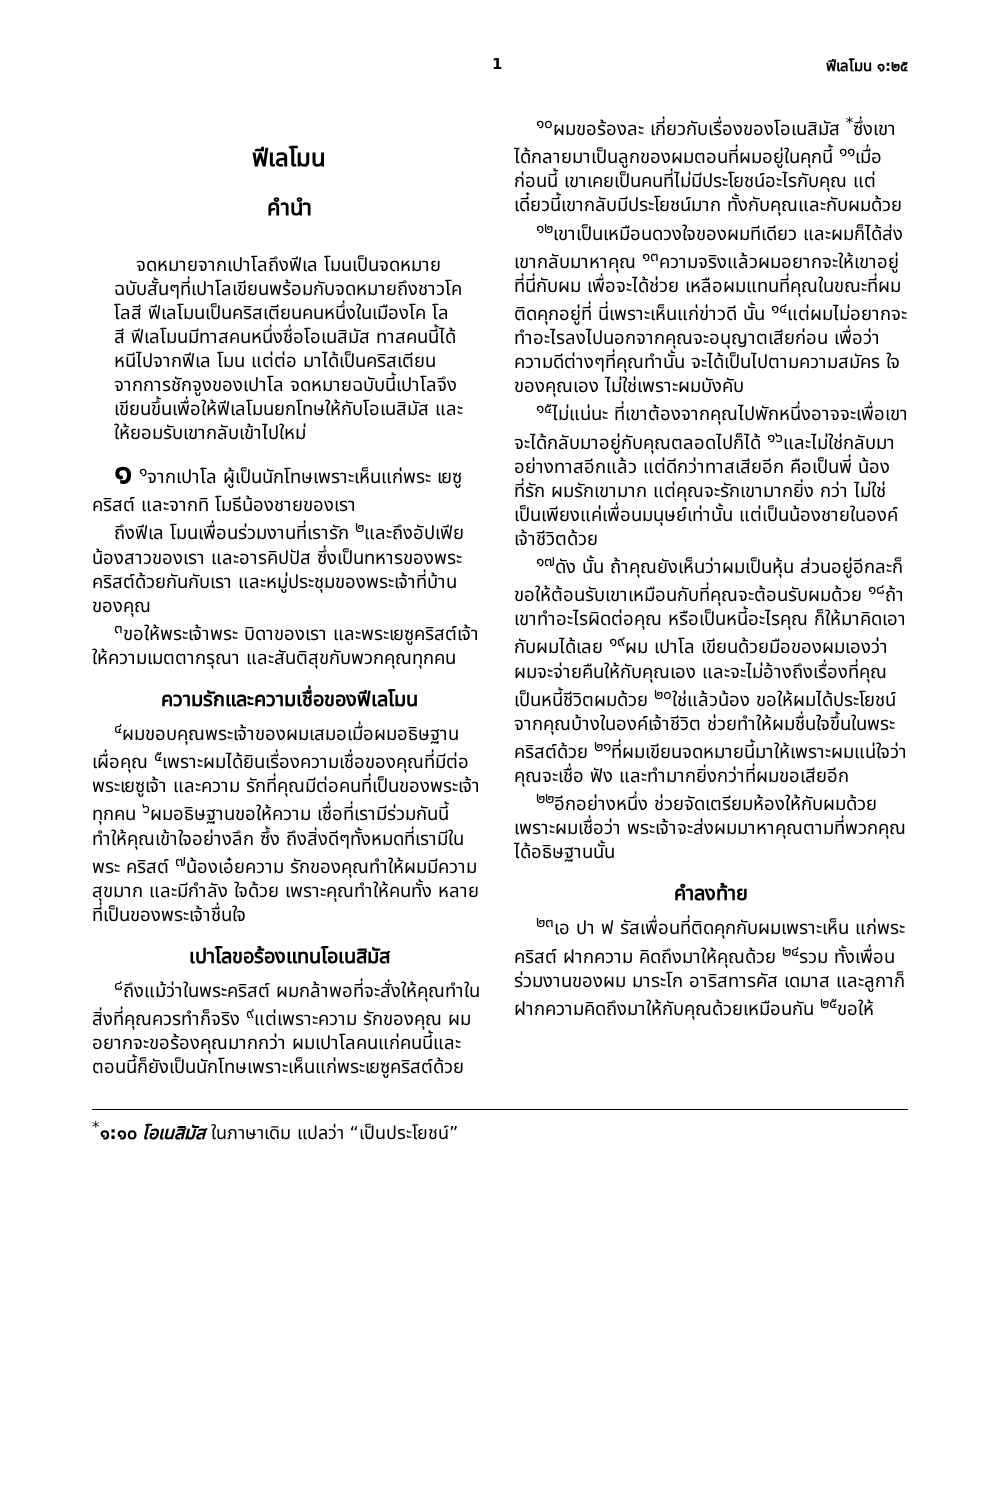1 ฟีเลโมน ๑:๒๕
ฟีเลโมน
คำนำ
จดหมายจากเปาโลถึงฟีเล โมนเป็นจดหมายฉบับสั้นๆที่เปาโลเขียนพร้อมกับจดหมายถึงชาวโคโลสี ฟีเลโมนเป็นคริสเตียนคนหนึ่งในเมืองโค โล สี ฟีเลโมนมีทาสคนหนึ่งชื่อโอเนสิมัส ทาสคนนี้ได้หนีไปจากฟีเล โมน แต่ต่อ มาได้เป็นคริสเตียนจากการชักจูงของเปาโล จดหมายฉบับนี้เปาโลจึงเขียนขึ้นเพื่อให้ฟีเลโมนยกโทษให้กับโอเนสิมัส และให้ยอมรับเขากลับเข้าไปใหม่
๑ <sup>๑</sup>จากเปาโล ผู้เป็นนักโทษเพราะเห็นแก่พระ เยซูคริสต์ และจากทิ โมธีน้องชายของเรา
ถึงฟีเล โมนเพื่อนร่วมงานที่เรารัก <sup>๒</sup>และถึงอัปเฟียน้องสาวของเรา และอารคิปปัส ซึ่งเป็นทหารของพระคริสต์ด้วยกันกับเรา และหมู่ประชุมของพระเจ้าที่บ้านของคุณ
<sup>๓</sup> ขอให้พระเจ้าพระ บิดาของเรา และพระเยซูคริสต์เจ้าให้ความเมตตากรุณา และสันติสุขกับพวกคุณทุกคน
ความรักและความเชื่อของฟีเลโมน
<sup>๔</sup> ผมขอบคุณพระเจ้าของผมเสมอเมื่อผมอธิษฐานเผื่อคุณ <sup>๕</sup>เพราะผมได้ยินเรื่องความเชื่อของคุณที่มีต่อพระเยซูเจ้า และความ รักที่คุณมีต่อคนที่เป็นของพระเจ้าทุกคน <sup>๖</sup>ผมอธิษฐานขอให้ความ เชื่อที่เรามีร่วมกันนี้ ทำให้คุณเข้าใจอย่างลึก ซึ้ง ถึงสิ่งดีๆทั้งหมดที่เรามีในพระ คริสต์ <sup>๗</sup>น้องเอ๋ยความ รักของคุณทำให้ผมมีความ สุขมาก และมีกำลัง ใจด้วย เพราะคุณทำให้คนทั้ง หลายที่เป็นของพระเจ้าชื่นใจ
เปาโลขอร้องแทนโอเนสิมัส
<sup>๘</sup> ถึงแม้ว่าในพระคริสต์ ผมกล้าพอที่จะสั่งให้คุณทำในสิ่งที่คุณควรทำก็จริง <sup>๙</sup>แต่เพราะความ รักของคุณ ผมอยากจะขอร้องคุณมากกว่า ผมเปาโลคนแก่คนนี้และตอนนี้ก็ยังเป็นนักโทษเพราะเห็นแก่พระเยซูคริสต์ด้วย
<sup>๑๐</sup> ผมขอร้องละ เกี่ยวกับเรื่องของโอเนสิมัส <sup>*</sup>ซึ่งเขาได้กลายมาเป็นลูกของผมตอนที่ผมอยู่ในคุกนี้ <sup>๑๑</sup>เมื่อก่อนนี้ เขาเคยเป็นคนที่ไม่มีประโยชน์อะไรกับคุณ แต่เดี๋ยวนี้เขากลับมีประโยชน์มาก ทั้งกับคุณและกับผมด้วย
<sup>๑๒</sup> เขาเป็นเหมือนดวงใจของผมทีเดียว และผมก็ได้ส่งเขากลับมาหาคุณ <sup>๑๓</sup>ความจริงแล้วผมอยากจะให้เขาอยู่ที่นี่กับผม เพื่อจะได้ช่วย เหลือผมแทนที่คุณในขณะที่ผมติดคุกอยู่ที่ นี่เพราะเห็นแก่ข่าวดี นั้น <sup>๑๔</sup>แต่ผมไม่อยากจะทำอะไรลงไปนอกจากคุณจะอนุญาตเสียก่อน เพื่อว่าความดีต่างๆที่คุณทำนั้น จะได้เป็นไปตามความสมัคร ใจของคุณเอง ไม่ใช่เพราะผมบังคับ
<sup>๑๕</sup> ไม่แน่นะ ที่เขาต้องจากคุณไปพักหนึ่งอาจจะเพื่อเขาจะได้กลับมาอยู่กับคุณตลอดไปก็ได้ <sup>๑๖</sup>และไม่ใช่กลับมาอย่างทาสอีกแล้ว แต่ดีกว่าทาสเสียอีก คือเป็นพี่ น้องที่รัก ผมรักเขามาก แต่คุณจะรักเขามากยิ่ง กว่า ไม่ใช่เป็นเพียงแค่เพื่อนมนุษย์เท่านั้น แต่เป็นน้องชายในองค์เจ้าชีวิตด้วย
<sup>๑๗</sup> ดัง นั้น ถ้าคุณยังเห็นว่าผมเป็นหุ้น ส่วนอยู่อีกละก็ ขอให้ต้อนรับเขาเหมือนกับที่คุณจะต้อนรับผมด้วย <sup>๑๘</sup>ถ้าเขาทำอะไรผิดต่อคุณ หรือเป็นหนี้อะไรคุณ ก็ให้มาคิดเอากับผมได้เลย <sup>๑๙</sup>ผม เปาโล เขียนด้วยมือของผมเองว่า ผมจะจ่ายคืนให้กับคุณเอง และจะไม่อ้างถึงเรื่องที่คุณเป็นหนี้ชีวิตผมด้วย <sup>๒๐</sup>ใช่แล้วน้อง ขอให้ผมได้ประโยชน์จากคุณบ้างในองค์เจ้าชีวิต ช่วยทำให้ผมชื่นใจขึ้นในพระ คริสต์ด้วย <sup>๒๑</sup>ที่ผมเขียนจดหมายนี้มาให้เพราะผมแน่ใจว่าคุณจะเชื่อ ฟัง และทำมากยิ่งกว่าที่ผมขอเสียอีก
<sup>๒๒</sup> อีกอย่างหนึ่ง ช่วยจัดเตรียมห้องให้กับผมด้วย เพราะผมเชื่อว่า พระเจ้าจะส่งผมมาหาคุณตามที่พวกคุณได้อธิษฐานนั้น
คำลงท้าย
<sup>๒๓</sup> เอ ปา ฟ รัสเพื่อนที่ติดคุกกับผมเพราะเห็น แก่พระคริสต์ ฝากความ คิดถึงมาให้คุณด้วย <sup>๒๔</sup>รวม ทั้งเพื่อนร่วมงานของผม มาระโก อาริสทารคัส เดมาส และลูกาก็ฝากความคิดถึงมาให้กับคุณด้วยเหมือนกัน <sup>๒๕</sup>ขอให้
<sup>*</sup> ๑:๑๐ โอเนสิมัส ในภาษาเดิม แปลว่า “เป็นประโยชน์”